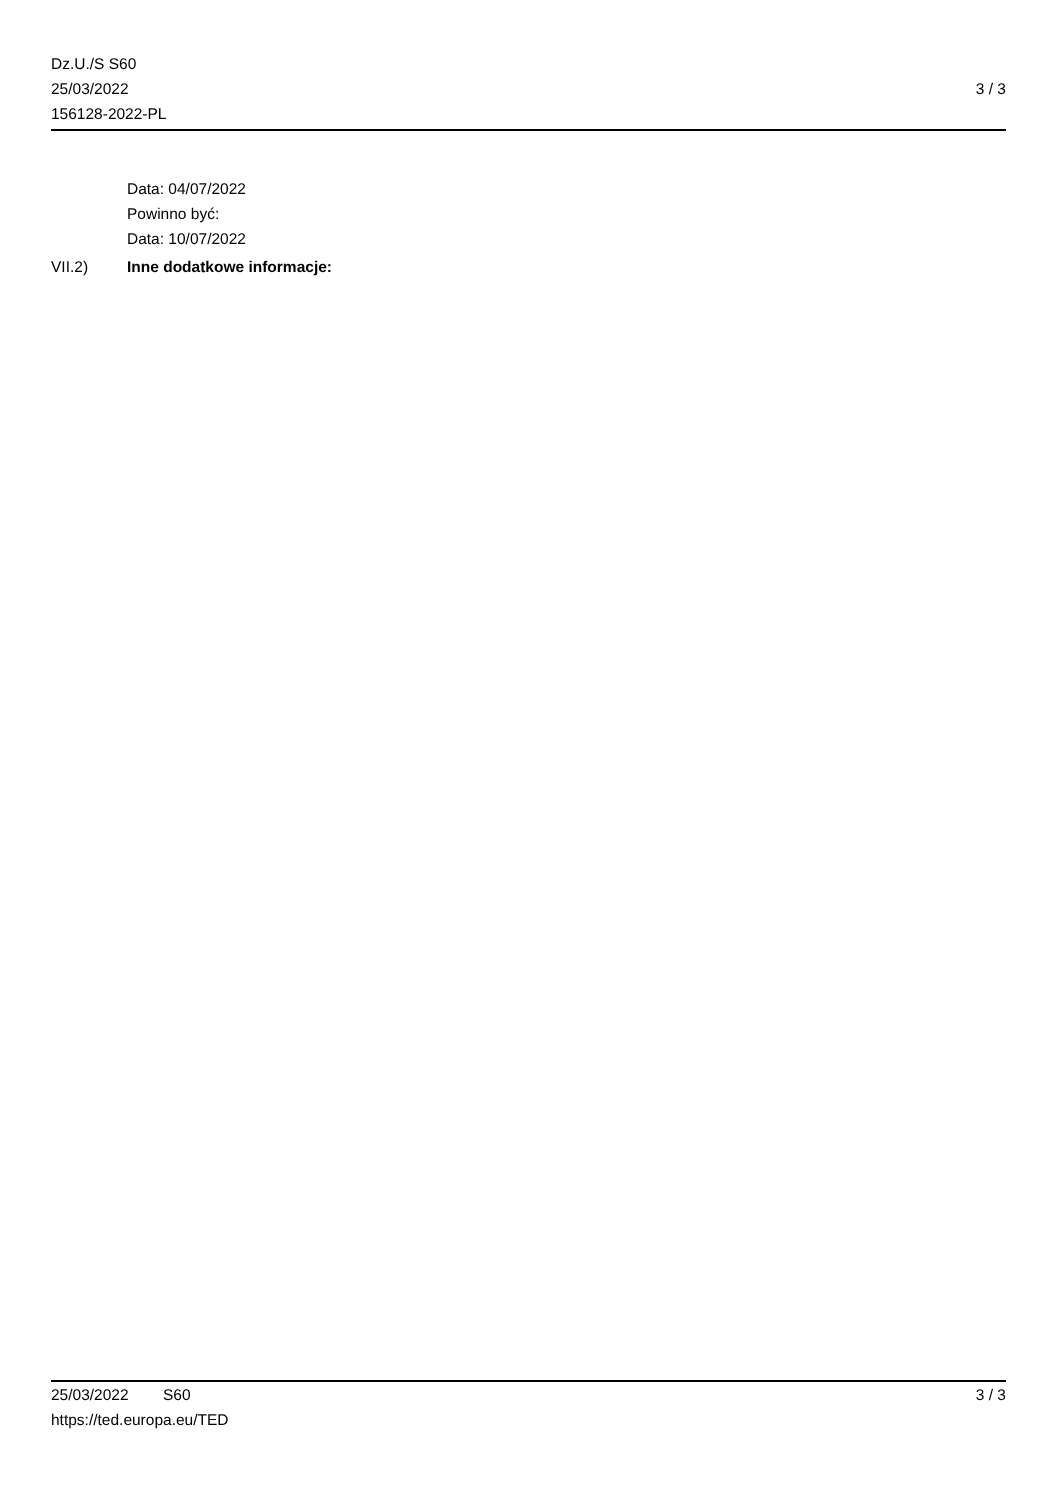Dz.U./S S60
25/03/2022
156128-2022-PL
3 / 3
Data: 04/07/2022
Powinno być:
Data: 10/07/2022
VII.2) Inne dodatkowe informacje:
25/03/2022 S60 3 / 3
https://ted.europa.eu/TED